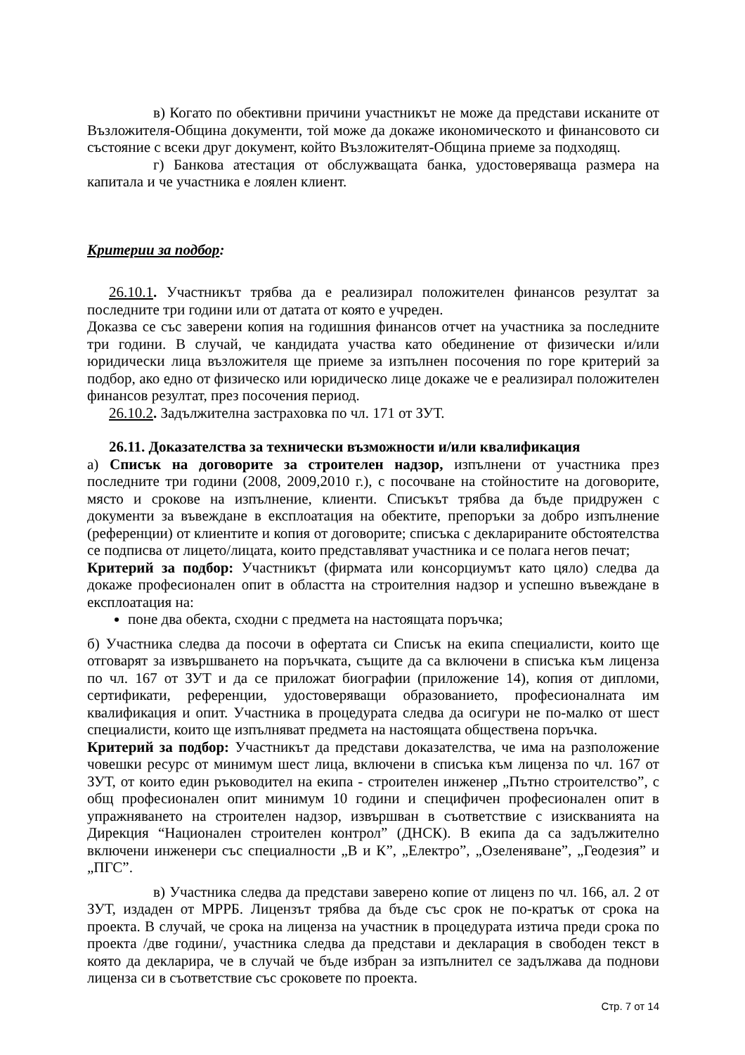в) Когато по обективни причини участникът не може да представи исканите от Възложителя-Община документи, той може да докаже икономическото и финансовото си състояние с всеки друг документ, който Възложителят-Община приеме за подходящ.
г) Банкова атестация от обслужващата банка, удостоверяваща размера на капитала и че участника е лоялен клиент.
Критерии за подбор:
26.10.1. Участникът трябва да е реализирал положителен финансов резултат за последните три години или от датата от която е учреден.
Доказва се със заверени копия на годишния финансов отчет на участника за последните три години. В случай, че кандидата участва като обединение от физически и/или юридически лица възложителя ще приеме за изпълнен посочения по горе критерий за подбор, ако едно от физическо или юридическо лице докаже че е реализирал положителен финансов резултат, през посочения период.
26.10.2. Задължителна застраховка по чл. 171 от ЗУТ.
26.11. Доказателства за технически възможности и/или квалификация
а) Списък на договорите за строителен надзор, изпълнени от участника през последните три години (2008, 2009,2010 г.), с посочване на стойностите на договорите, място и срокове на изпълнение, клиенти. Списъкът трябва да бъде придружен с документи за въвеждане в експлоатация на обектите, препоръки за добро изпълнение (референции) от клиентите и копия от договорите; списъка с декларираните обстоятелства се подписва от лицето/лицата, които представляват участника и се полага негов печат;
Критерий за подбор: Участникът (фирмата или консорциумът като цяло) следва да докаже професионален опит в областта на строителния надзор и успешно въвеждане в експлоатация на:
поне два обекта, сходни с предмета на настоящата поръчка;
б) Участника следва да посочи в офертата си Списък на екипа специалисти, които ще отговарят за извършването на поръчката, същите да са включени в списъка към лиценза по чл. 167 от ЗУТ и да се приложат биографии (приложение 14), копия от дипломи, сертификати, референции, удостоверяващи образованието, професионалната им квалификация и опит. Участника в процедурата следва да осигури не по-малко от шест специалисти, които ще изпълняват предмета на настоящата обществена поръчка.
Критерий за подбор: Участникът да представи доказателства, че има на разположение човешки ресурс от минимум шест лица, включени в списъка към лиценза по чл. 167 от ЗУТ, от които един ръководител на екипа - строителен инженер „Пътно строителство”, с общ професионален опит минимум 10 години и специфичен професионален опит в упражняването на строителен надзор, извършван в съответствие с изискванията на Дирекция “Национален строителен контрол” (ДНСК). В екипа да са задължително включени инженери със специалности „В и К”, „Електро”, „Озеленяване”, „Геодезия” и „ПГС”.
в) Участника следва да представи заверено копие от лиценз по чл. 166, ал. 2 от ЗУТ, издаден от МРРБ. Лицензът трябва да бъде със срок не по-кратък от срока на проекта. В случай, че срока на лиценза на участник в процедурата изтича преди срока по проекта /две години/, участника следва да представи и декларация в свободен текст в която да декларира, че в случай че бъде избран за изпълнител се задължава да поднови лиценза си в съответствие със сроковете по проекта.
Стр. 7 от 14